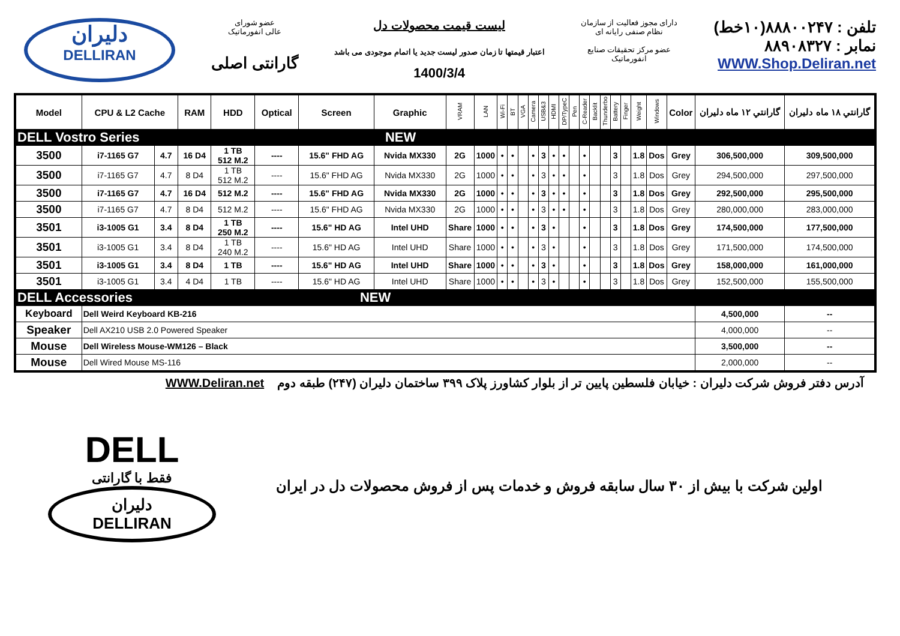دلیران
DELLIRAN
عضو شورای
عالی انفورماتیک
گارانتی اصلی
لیست قیمت محصولات دل
اعتبار قیمتها تا زمان صدور لیست جدید یا اتمام موجودی می باشد
1400/3/4
دارای مجوز فعالیت از سازمان
نظام صنفی رایانه ای
عضو مرکز تحقیقات صنایع
انفورماتیک
تلفن : ۸۸۸۰۰۲۴۷(۱۰خط)
نمابر : ۸۸۹۰۸۳۲۷
WWW.Shop.Deliran.net
| Model | CPU & L2 Cache | | RAM | HDD | Optical | Screen | Graphic | VRAM | LAN | Wi-Fi | BT | VGA | Camera | USB&3 | HDMI | DP/TypeC | Pen | C-Reader | Backlit | Thunderbo | Battery | Finger | Weight | Windows | Color | گارانتي ۱۲ ماه دليران | گارانتي ۱۸ ماه دليران |
| --- | --- | --- | --- | --- | --- | --- | --- | --- | --- | --- | --- | --- | --- | --- | --- | --- | --- | --- | --- | --- | --- | --- | --- | --- | --- | --- | --- |
| DELL Vostro Series NEW | | | | | | | | | | | | | | | | | | | | | | | | | | | |
| 3500 | i7-1165 G7 | 4.7 | 16 D4 | 1 TB 512 M.2 | ---- | 15.6" FHD AG | Nvida MX330 | 2G | 1000 | • | • | | • | 3 | • | • | | • | | | 3 | | 1.8 | Dos | Grey | 306,500,000 | 309,500,000 |
| 3500 | i7-1165 G7 | 4.7 | 8 D4 | 1 TB 512 M.2 | ---- | 15.6" FHD AG | Nvida MX330 | 2G | 1000 | • | • | | • | 3 | • | • | | • | | | 3 | | 1.8 | Dos | Grey | 294,500,000 | 297,500,000 |
| 3500 | i7-1165 G7 | 4.7 | 16 D4 | 512 M.2 | ---- | 15.6" FHD AG | Nvida MX330 | 2G | 1000 | • | • | | • | 3 | • | • | | • | | | 3 | | 1.8 | Dos | Grey | 292,500,000 | 295,500,000 |
| 3500 | i7-1165 G7 | 4.7 | 8 D4 | 512 M.2 | ---- | 15.6" FHD AG | Nvida MX330 | 2G | 1000 | • | • | | • | 3 | • | • | | • | | | 3 | | 1.8 | Dos | Grey | 280,000,000 | 283,000,000 |
| 3501 | i3-1005 G1 | 3.4 | 8 D4 | 1 TB 250 M.2 | ---- | 15.6" HD AG | Intel UHD | Share | 1000 | • | • | | • | 3 | • | | | • | | | 3 | | 1.8 | Dos | Grey | 174,500,000 | 177,500,000 |
| 3501 | i3-1005 G1 | 3.4 | 8 D4 | 1 TB 240 M.2 | ---- | 15.6" HD AG | Intel UHD | Share | 1000 | • | • | | • | 3 | • | | | • | | | 3 | | 1.8 | Dos | Grey | 171,500,000 | 174,500,000 |
| 3501 | i3-1005 G1 | 3.4 | 8 D4 | 1 TB | ---- | 15.6" HD AG | Intel UHD | Share | 1000 | • | • | | • | 3 | • | | | • | | | 3 | | 1.8 | Dos | Grey | 158,000,000 | 161,000,000 |
| 3501 | i3-1005 G1 | 3.4 | 4 D4 | 1 TB | ---- | 15.6" HD AG | Intel UHD | Share | 1000 | • | • | | • | 3 | • | | | • | | | 3 | | 1.8 | Dos | Grey | 152,500,000 | 155,500,000 |
| DELL Accessories NEW | | | | | | | | | | | | | | | | | | | | | | | | | | | |
| Keyboard | Dell Weird Keyboard KB-216 | | | | | | | | | | | | | | | | | | | | | | | | | 4,500,000 | -- |
| Speaker | Dell AX210 USB 2.0 Powered Speaker | | | | | | | | | | | | | | | | | | | | | | | | | 4,000,000 | -- |
| Mouse | Dell Wireless Mouse-WM126 – Black | | | | | | | | | | | | | | | | | | | | | | | | | 3,500,000 | -- |
| Mouse | Dell Wired Mouse MS-116 | | | | | | | | | | | | | | | | | | | | | | | | | 2,000,000 | -- |
آدرس دفتر فروش شرکت دلیران : خیابان فلسطین پایین تر از بلوار کشاورز پلاک ۳۹۹ ساختمان دلیران (۲۴۷) طبقه دوم WWW.Deliran.net
DELL
فقط با گارانتی
دلیران
DELLIRAN
اولین شرکت با بیش از ۳۰ سال سابقه فروش و خدمات پس از فروش محصولات دل در ایران